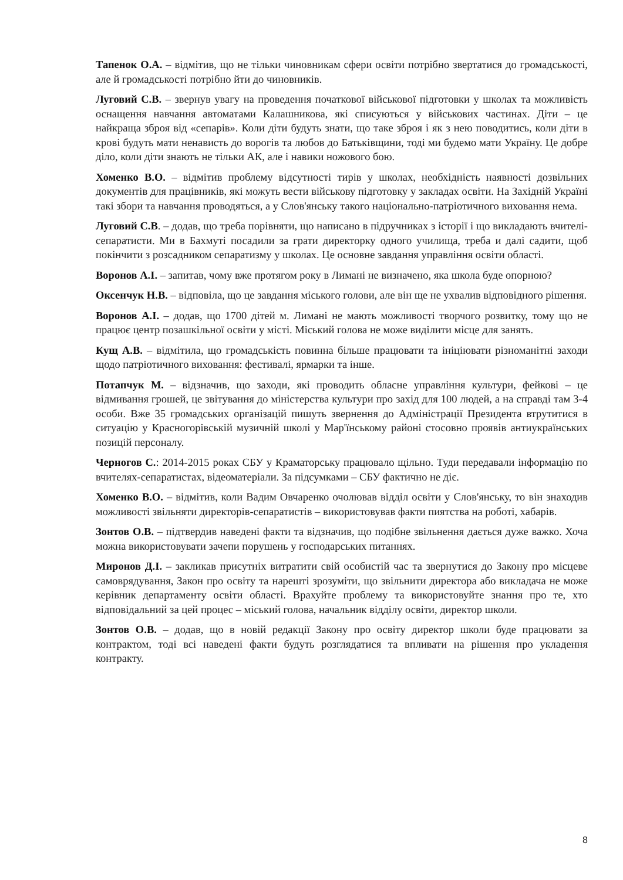Тапенок О.А. – відмітив, що не тільки чиновникам сфери освіти потрібно звертатися до громадськості, але й громадськості потрібно йти до чиновників.
Луговий С.В. – звернув увагу на проведення початкової військової підготовки у школах та можливість оснащення навчання автоматами Калашникова, які списуються у військових частинах. Діти – це найкраща зброя від «сепарів». Коли діти будуть знати, що таке зброя і як з нею поводитись, коли діти в крові будуть мати ненависть до ворогів та любов до Батьківщини, тоді ми будемо мати Україну. Це добре діло, коли діти знають не тільки АК, але і навики ножового бою.
Хоменко В.О. – відмітив проблему відсутності тирів у школах, необхідність наявності дозвільних документів для працівників, які можуть вести військову підготовку у закладах освіти. На Західній Україні такі збори та навчання проводяться, а у Слов'янську такого національно-патріотичного виховання нема.
Луговий С.В. – додав, що треба порівняти, що написано в підручниках з історії і що викладають вчителі-сепаратисти. Ми в Бахмуті посадили за грати директорку одного училища, треба и далі садити, щоб покінчити з розсадником сепаратизму у школах. Це основне завдання управління освіти області.
Воронов А.І. – запитав, чому вже протягом року в Лимані не визначено, яка школа буде опорною?
Оксенчук Н.В. – відповіла, що це завдання міського голови, але він ще не ухвалив відповідного рішення.
Воронов А.І. – додав, що 1700 дітей м. Лимані не мають можливості творчого розвитку, тому що не працює центр позашкільної освіти у місті. Міський голова не може виділити місце для занять.
Кущ А.В. – відмітила, що громадськість повинна більше працювати та ініціювати різноманітні заходи щодо патріотичного виховання: фестивалі, ярмарки та інше.
Потапчук М. – відзначив, що заходи, які проводить обласне управління культури, фейкові – це відмивання грошей, це звітування до міністерства культури про захід для 100 людей, а на справді там 3-4 особи. Вже 35 громадських організацій пишуть звернення до Адміністрації Президента втрутитися в ситуацію у Красногорівській музичній школі у Мар'їнському районі стосовно проявів антиукраїнських позицій персоналу.
Черногов С.: 2014-2015 роках СБУ у Краматорську працювало щільно. Туди передавали інформацію по вчителях-сепаратистах, відеоматеріали. За підсумками – СБУ фактично не діє.
Хоменко В.О. – відмітив, коли Вадим Овчаренко очолював відділ освіти у Слов'янську, то він знаходив можливості звільняти директорів-сепаратистів – використовував факти пиятства на роботі, хабарів.
Зонтов О.В. – підтвердив наведені факти та відзначив, що подібне звільнення дається дуже важко. Хоча можна використовувати зачепи порушень у господарських питаннях.
Миронов Д.І. – закликав присутніх витратити свій особистій час та звернутися до Закону про місцеве самоврядування, Закон про освіту та нарешті зрозуміти, що звільнити директора або викладача не може керівник департаменту освіти області. Врахуйте проблему та використовуйте знання про те, хто відповідальний за цей процес – міський голова, начальник відділу освіти, директор школи.
Зонтов О.В. – додав, що в новій редакції Закону про освіту директор школи буде працювати за контрактом, тоді всі наведені факти будуть розглядатися та впливати на рішення про укладення контракту.
8